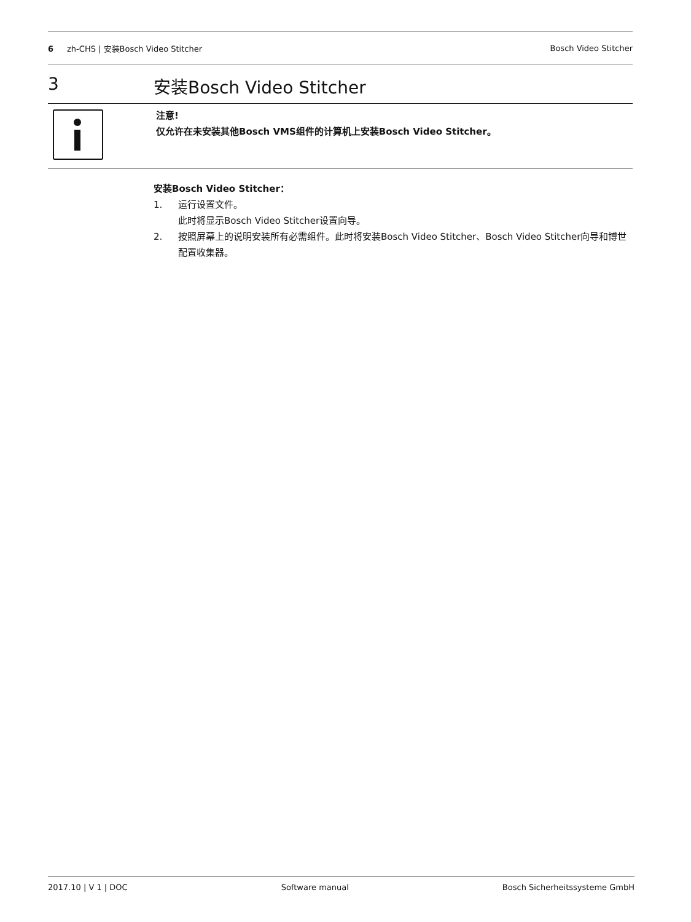6 zh-CHS | 安装Bosch Video Stitcher
Bosch Video Stitcher
3 安装Bosch Video Stitcher
注意!
仅允许在未安装其他Bosch VMS组件的计算机上安装Bosch Video Stitcher。
安装Bosch Video Stitcher：
1. 运行设置文件。
此时将显示Bosch Video Stitcher设置向导。
2. 按照屏幕上的说明安装所有必需组件。此时将安装Bosch Video Stitcher、Bosch Video Stitcher向导和博世配置收集器。
2017.10 | V 1 | DOC Software manual Bosch Sicherheitssysteme GmbH